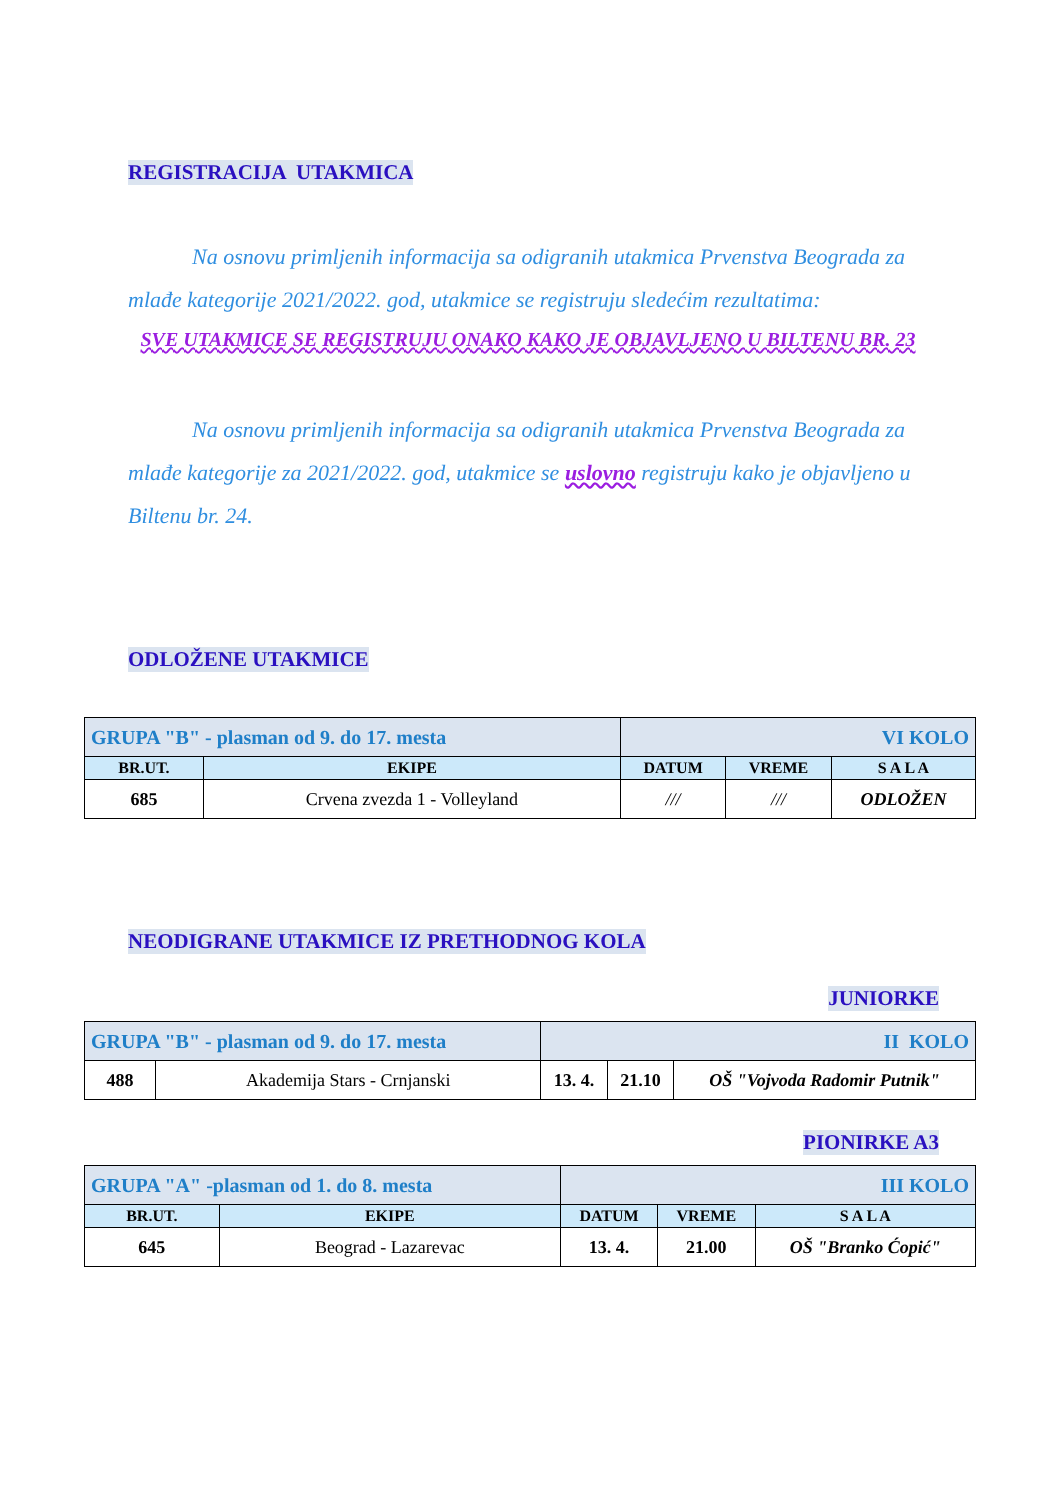REGISTRACIJA UTAKMICA
Na osnovu primljenih informacija sa odigranih utakmica Prvenstva Beograda za mlađe kategorije 2021/2022. god, utakmice se registruju sledećim rezultatima:
SVE UTAKMICE SE REGISTRUJU ONAKO KAKO JE OBJAVLJENO U BILTENU BR. 23
Na osnovu primljenih informacija sa odigranih utakmica Prvenstva Beograda za mlađe kategorije za 2021/2022. god, utakmice se uslovno registruju kako je objavljeno u Biltenu br. 24.
ODLOŽENE UTAKMICE
| GRUPA "B" - plasman od 9. do 17. mesta | | VI KOLO | | |
| BR.UT. | EKIPE | DATUM | VREME | S A L A |
| 685 | Crvena zvezda 1 - Volleyland | /// | /// | ODLOŽEN |
NEODIGRANE UTAKMICE IZ PRETHODNOG KOLA
JUNIORKE
| GRUPA "B" - plasman od 9. do 17. mesta | | II KOLO | | |
| 488 | Akademija Stars - Crnjanski | 13. 4. | 21.10 | OŠ "Vojvoda Radomir Putnik" |
PIONIRKE A3
| GRUPA "A" -plasman od 1. do 8. mesta | | III KOLO | | |
| BR.UT. | EKIPE | DATUM | VREME | S A L A |
| 645 | Beograd - Lazarevac | 13. 4. | 21.00 | OŠ "Branko Ćopić" |